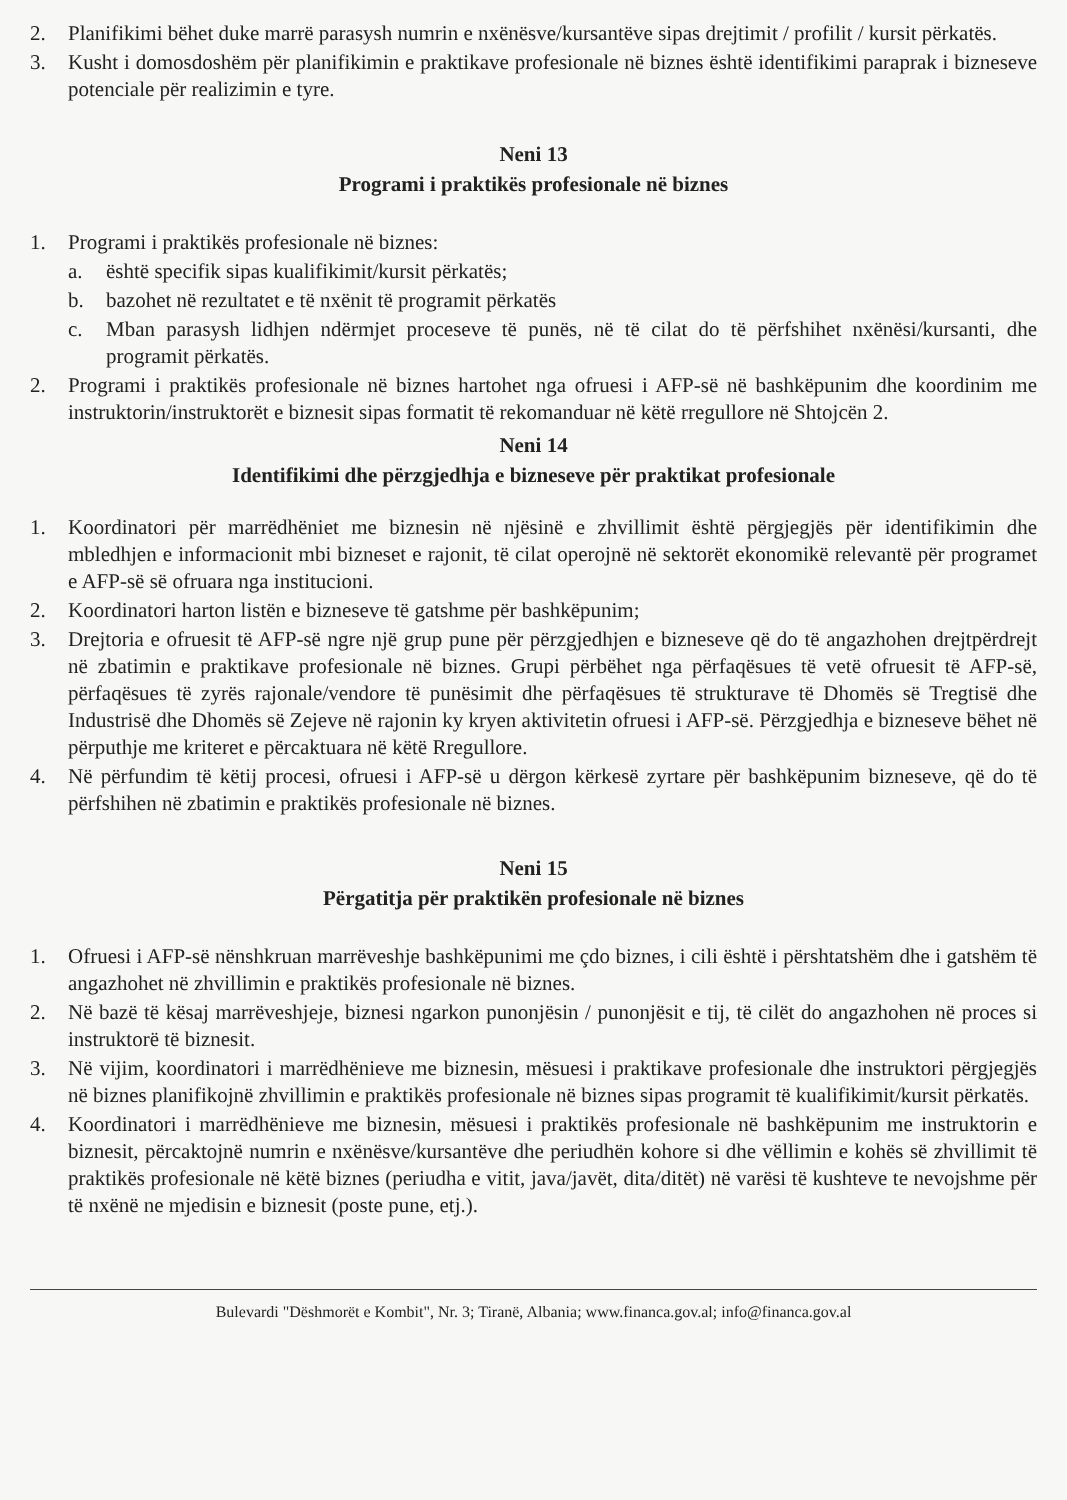2. Planifikimi bëhet duke marrë parasysh numrin e nxënësve/kursantëve sipas drejtimit / profilit / kursit përkatës.
3. Kusht i domosdoshëm për planifikimin e praktikave profesionale në biznes është identifikimi paraprak i bizneseve potenciale për realizimin e tyre.
Neni 13
Programi i praktikës profesionale në biznes
1. Programi i praktikës profesionale në biznes:
a. është specifik sipas kualifikimit/kursit përkatës;
b. bazohet në rezultatet e të nxënit të programit përkatës
c. Mban parasysh lidhjen ndërmjet proceseve të punës, në të cilat do të përfshihet nxënësi/kursanti, dhe programit përkatës.
2. Programi i praktikës profesionale në biznes hartohet nga ofruesi i AFP-së në bashkëpunim dhe koordinim me instruktorin/instruktorët e biznesit sipas formatit të rekomanduar në këtë rregullore në Shtojcën 2.
Neni 14
Identifikimi dhe përzgjedhja e bizneseve për praktikat profesionale
1. Koordinatori për marrëdhëniet me biznesin në njësinë e zhvillimit është përgjegjës për identifikimin dhe mbledhjen e informacionit mbi bizneset e rajonit, të cilat operojnë në sektorët ekonomikë relevantë për programet e AFP-së së ofruara nga institucioni.
2. Koordinatori harton listën e bizneseve të gatshme për bashkëpunim;
3. Drejtoria e ofruesit të AFP-së ngre një grup pune për përzgjedhjen e bizneseve që do të angazhohen drejtpërdrejt në zbatimin e praktikave profesionale në biznes. Grupi përbëhet nga përfaqësues të vetë ofruesit të AFP-së, përfaqësues të zyrës rajonale/vendore të punësimit dhe përfaqësues të strukturave të Dhomës së Tregtisë dhe Industrisë dhe Dhomës së Zejeve në rajonin ky kryen aktivitetin ofruesi i AFP-së. Përzgjedhja e bizneseve bëhet në përputhje me kriteret e përcaktuara në këtë Rregullore.
4. Në përfundim të këtij procesi, ofruesi i AFP-së u dërgon kërkesë zyrtare për bashkëpunim bizneseve, që do të përfshihen në zbatimin e praktikës profesionale në biznes.
Neni 15
Përgatitja për praktikën profesionale në biznes
1. Ofruesi i AFP-së nënshkruan marrëveshje bashkëpunimi me çdo biznes, i cili është i përshtatshëm dhe i gatshëm të angazhohet në zhvillimin e praktikës profesionale në biznes.
2. Në bazë të kësaj marrëveshjeje, biznesi ngarkon punonjësin / punonjësit e tij, të cilët do angazhohen në proces si instruktorë të biznesit.
3. Në vijim, koordinatori i marrëdhënieve me biznesin, mësuesi i praktikave profesionale dhe instruktori përgjegjës në biznes planifikojnë zhvillimin e praktikës profesionale në biznes sipas programit të kualifikimit/kursit përkatës.
4. Koordinatori i marrëdhënieve me biznesin, mësuesi i praktikës profesionale në bashkëpunim me instruktorin e biznesit, përcaktojnë numrin e nxënësve/kursantëve dhe periudhën kohore si dhe vëllimin e kohës së zhvillimit të praktikës profesionale në këtë biznes (periudha e vitit, java/javët, dita/ditët) në varësi të kushteve te nevojshme për të nxënë ne mjedisin e biznesit (poste pune, etj.).
Bulevardi "Dëshmorët e Kombit", Nr. 3; Tiranë, Albania; www.financa.gov.al; info@financa.gov.al